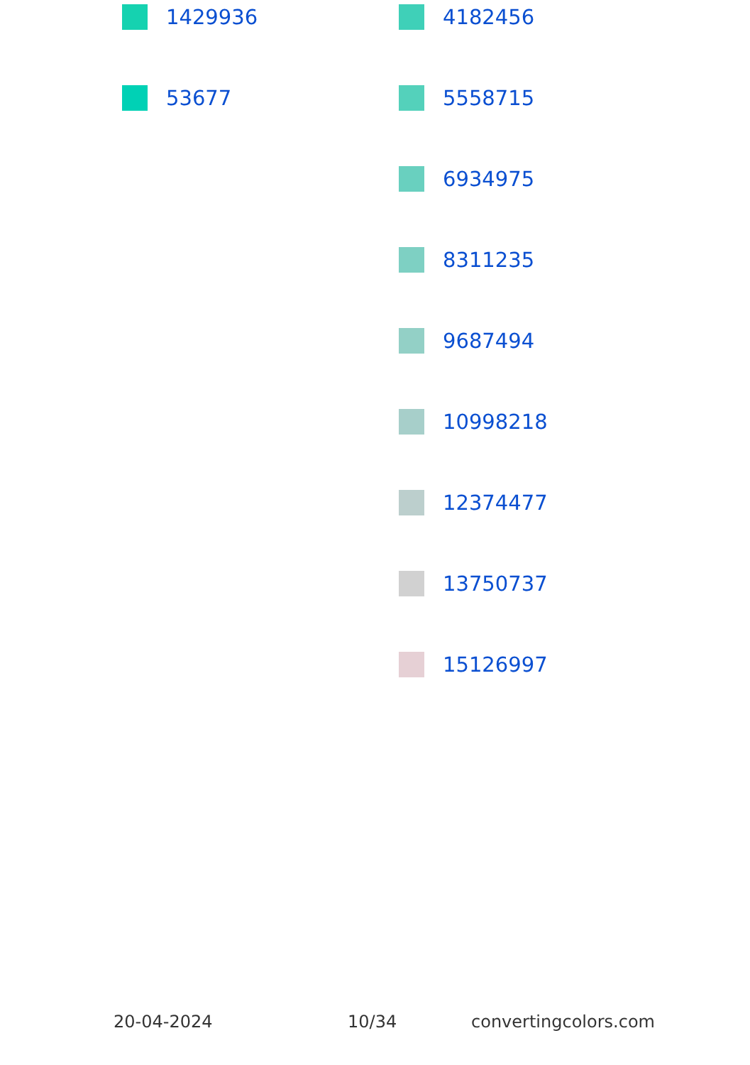1429936
53677
4182456
5558715
6934975
8311235
9687494
10998218
12374477
13750737
15126997
20-04-2024 10/34 convertingcolors.com